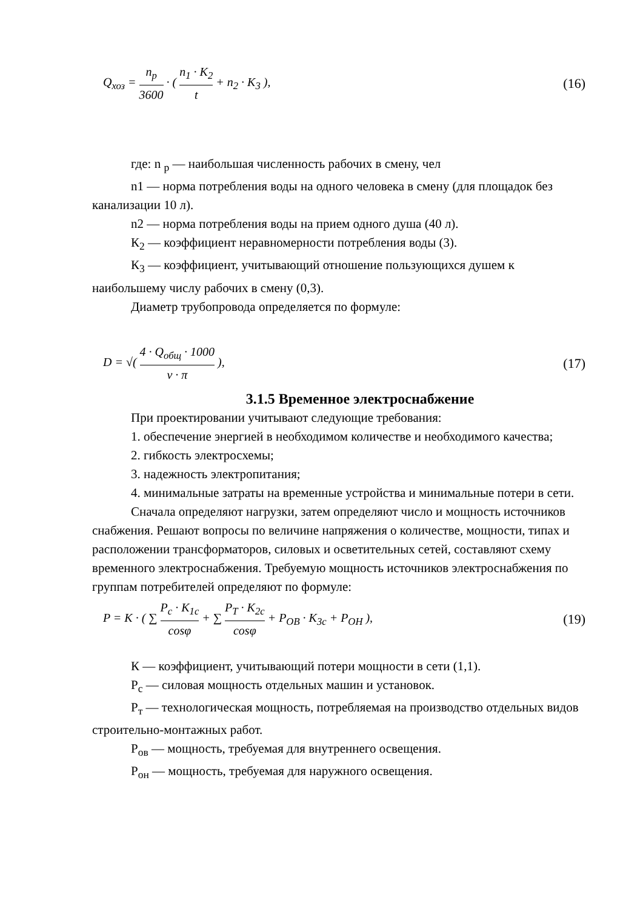Q<sub>хоз</sub> = n<sub>p</sub> 3600 · ( n<sub>1</sub> · K<sub>2</sub> t + n<sub>2</sub> · K<sub>3</sub> ), (16)
где: n <sub>p</sub> — наибольшая численность рабочих в смену, чел
n1 — норма потребления воды на одного человека в смену (для площадок без канализации 10 л).
n2 — норма потребления воды на прием одного душа (40 л).
К<sub>2</sub> — коэффициент неравномерности потребления воды (3).
К<sub>3</sub> — коэффициент, учитывающий отношение пользующихся душем к наибольшему числу рабочих в смену (0,3).
Диаметр трубопровода определяется по формуле:
D = √( 4 · Q<sub>общ</sub> · 1000 v · π ), (17)
3.1.5 Временное электроснабжение
При проектировании учитывают следующие требования:
1. обеспечение энергией в необходимом количестве и необходимого качества;
2. гибкость электросхемы;
3. надежность электропитания;
4. минимальные затраты на временные устройства и минимальные потери в сети.
Сначала определяют нагрузки, затем определяют число и мощность источников снабжения. Решают вопросы по величине напряжения о количестве, мощности, типах и расположении трансформаторов, силовых и осветительных сетей, составляют схему временного электроснабжения. Требуемую мощность источников электроснабжения по группам потребителей определяют по формуле:
P = K · ( ∑ P<sub>c</sub> · K<sub>1c</sub> cosφ + ∑ P<sub>T</sub> · K<sub>2c</sub> cosφ + P<sub>OB</sub> · K<sub>3c</sub> + P<sub>OH</sub> ), (19)
К — коэффициент, учитывающий потери мощности в сети (1,1).
Р<sub>с</sub> — силовая мощность отдельных машин и установок.
Р<sub>т</sub> — технологическая мощность, потребляемая на производство отдельных видов строительно-монтажных работ.
Р<sub>ов</sub> — мощность, требуемая для внутреннего освещения.
Р<sub>он</sub> — мощность, требуемая для наружного освещения.